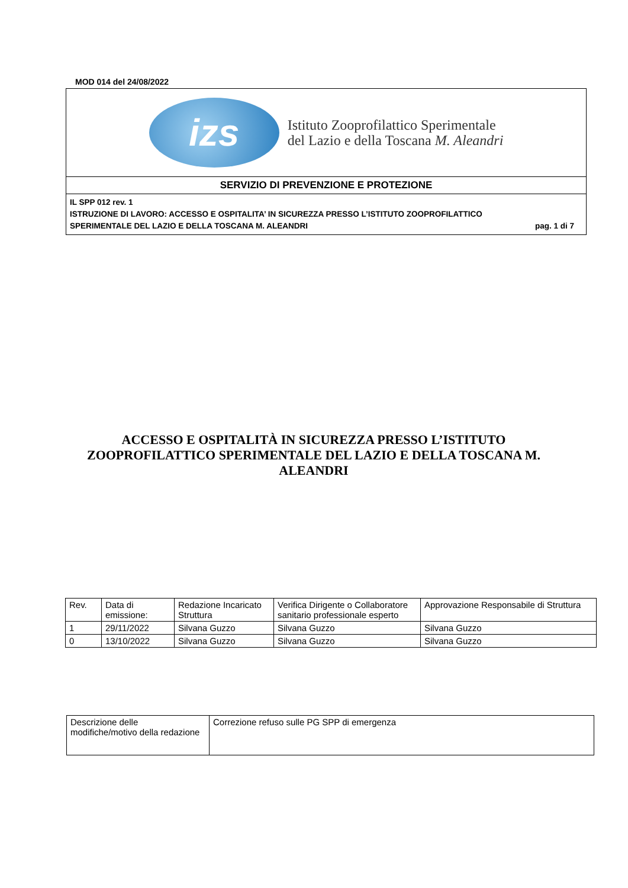MOD 014 del 24/08/2022
izs
Istituto Zooprofilattico Sperimentale
del Lazio e della Toscana M. Aleandri
SERVIZIO DI PREVENZIONE E PROTEZIONE
IL SPP 012 rev. 1
ISTRUZIONE DI LAVORO: ACCESSO E OSPITALITA’ IN SICUREZZA PRESSO L’ISTITUTO ZOOPROFILATTICO
SPERIMENTALE DEL LAZIO E DELLA TOSCANA M. ALEANDRI pag. 1 di 7
ACCESSO E OSPITALITÀ IN SICUREZZA PRESSO L’ISTITUTO ZOOPROFILATTICO SPERIMENTALE DEL LAZIO E DELLA TOSCANA M. ALEANDRI
| Rev. | Data di emissione: | Redazione Incaricato Struttura | Verifica Dirigente o Collaboratore sanitario professionale esperto | Approvazione Responsabile di Struttura |
| 1 | 29/11/2022 | Silvana Guzzo | Silvana Guzzo | Silvana Guzzo |
| 0 | 13/10/2022 | Silvana Guzzo | Silvana Guzzo | Silvana Guzzo |
| Descrizione delle modifiche/motivo della redazione | Correzione refuso sulle PG SPP di emergenza |